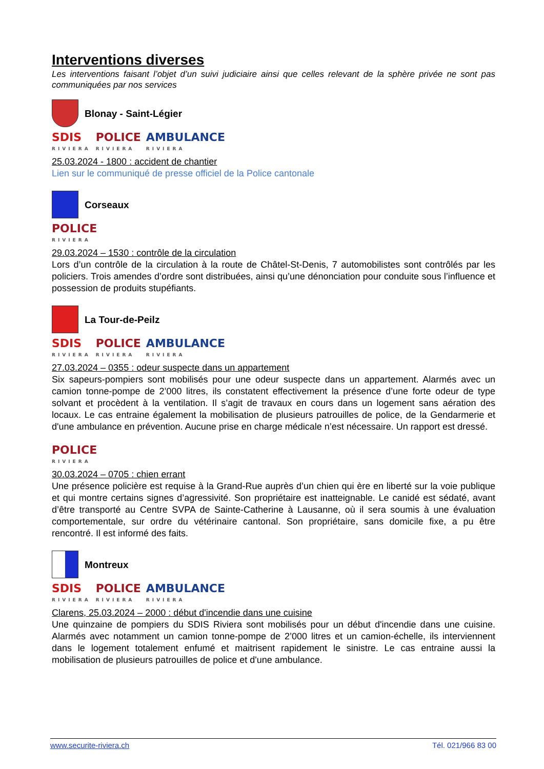Interventions diverses
Les interventions faisant l’objet d’un suivi judiciaire ainsi que celles relevant de la sphère privée ne sont pas communiquées par nos services
Blonay - Saint-Légier
SDIS
RIVIERA
POLICE
RIVIERA
AMBULANCE
RIVIERA
25.03.2024 - 1800 : accident de chantier
Lien sur le communiqué de presse officiel de la Police cantonale
Corseaux
POLICE
RIVIERA
29.03.2024 – 1530 : contrôle de la circulation
Lors d’un contrôle de la circulation à la route de Châtel-St-Denis, 7 automobilistes sont contrôlés par les policiers. Trois amendes d’ordre sont distribuées, ainsi qu’une dénonciation pour conduite sous l’influence et possession de produits stupéfiants.
La Tour-de-Peilz
SDIS
RIVIERA
POLICE
RIVIERA
AMBULANCE
RIVIERA
27.03.2024 – 0355 : odeur suspecte dans un appartement
Six sapeurs-pompiers sont mobilisés pour une odeur suspecte dans un appartement. Alarmés avec un camion tonne-pompe de 2’000 litres, ils constatent effectivement la présence d’une forte odeur de type solvant et procèdent à la ventilation. Il s’agit de travaux en cours dans un logement sans aération des locaux. Le cas entraine également la mobilisation de plusieurs patrouilles de police, de la Gendarmerie et d'une ambulance en prévention. Aucune prise en charge médicale n’est nécessaire. Un rapport est dressé.
POLICE
RIVIERA
30.03.2024 – 0705 : chien errant
Une présence policière est requise à la Grand-Rue auprès d’un chien qui ère en liberté sur la voie publique et qui montre certains signes d’agressivité. Son propriétaire est inatteignable. Le canidé est sédaté, avant d’être transporté au Centre SVPA de Sainte-Catherine à Lausanne, où il sera soumis à une évaluation comportementale, sur ordre du vétérinaire cantonal. Son propriétaire, sans domicile fixe, a pu être rencontré. Il est informé des faits.
Montreux
SDIS
RIVIERA
POLICE
RIVIERA
AMBULANCE
RIVIERA
Clarens, 25.03.2024 – 2000 : début d'incendie dans une cuisine
Une quinzaine de pompiers du SDIS Riviera sont mobilisés pour un début d'incendie dans une cuisine. Alarmés avec notamment un camion tonne-pompe de 2’000 litres et un camion-échelle, ils interviennent dans le logement totalement enfumé et maitrisent rapidement le sinistre. Le cas entraine aussi la mobilisation de plusieurs patrouilles de police et d'une ambulance.
www.securite-riviera.ch Tél. 021/966 83 00